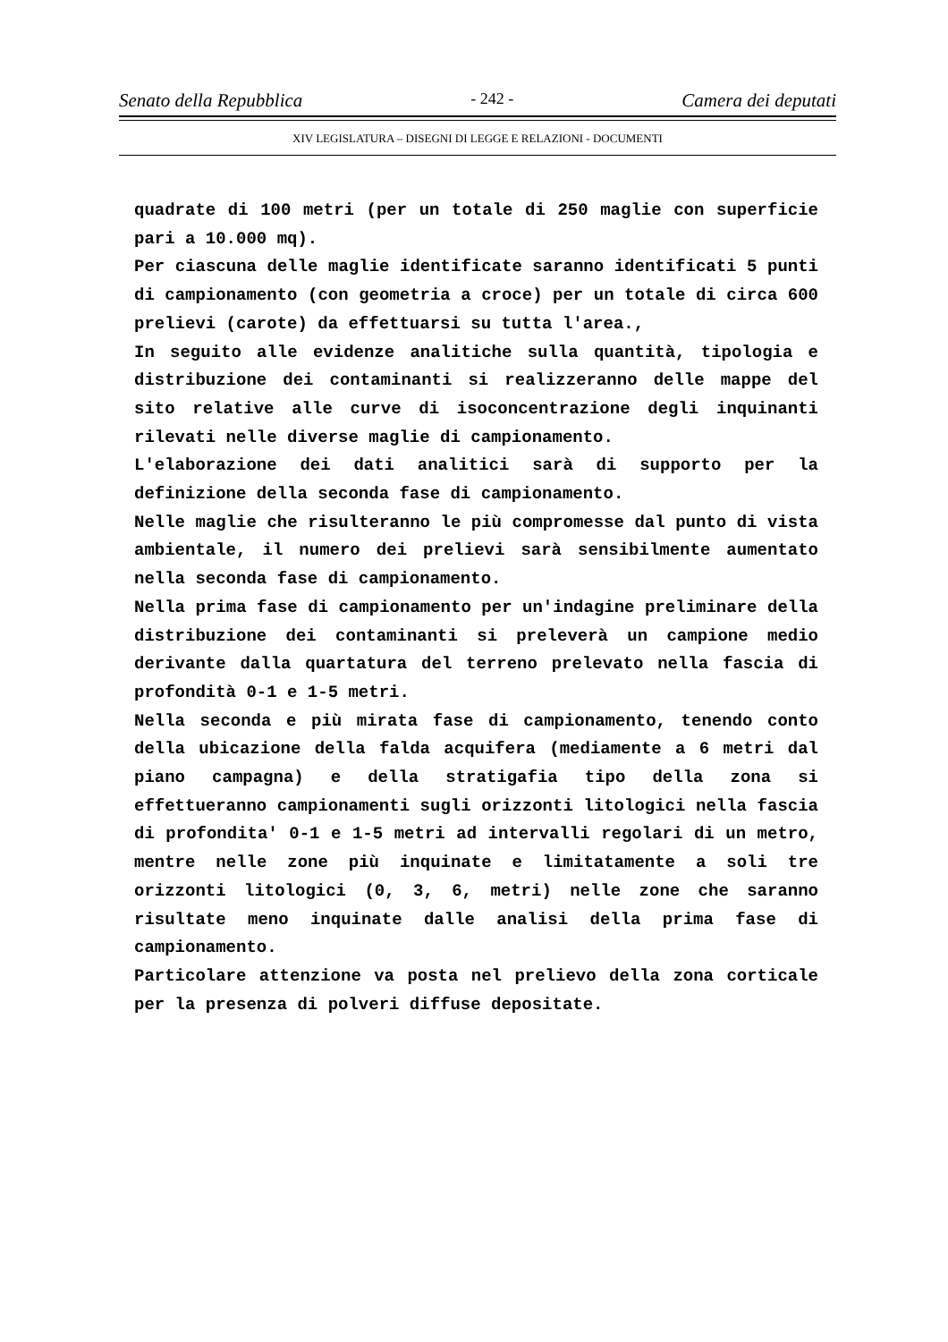Senato della Repubblica - 242 - Camera dei deputati
XIV LEGISLATURA – DISEGNI DI LEGGE E RELAZIONI - DOCUMENTI
quadrate di 100 metri (per un totale di 250 maglie con superficie pari a 10.000 mq).
Per ciascuna delle maglie identificate saranno identificati 5 punti di campionamento (con geometria a croce) per un totale di circa 600 prelievi (carote) da effettuarsi su tutta l'area.,
In seguito alle evidenze analitiche sulla quantità, tipologia e distribuzione dei contaminanti si realizzeranno delle mappe del sito relative alle curve di isoconcentrazione degli inquinanti rilevati nelle diverse maglie di campionamento.
L'elaborazione dei dati analitici sarà di supporto per la definizione della seconda fase di campionamento.
Nelle maglie che risulteranno le più compromesse dal punto di vista ambientale, il numero dei prelievi sarà sensibilmente aumentato nella seconda fase di campionamento.
Nella prima fase di campionamento per un'indagine preliminare della distribuzione dei contaminanti si preleverà un campione medio derivante dalla quartatura del terreno prelevato nella fascia di profondità 0-1 e 1-5 metri.
Nella seconda e più mirata fase di campionamento, tenendo conto della ubicazione della falda acquifera (mediamente a 6 metri dal piano campagna) e della stratigafia tipo della zona si effettueranno campionamenti sugli orizzonti litologici nella fascia di profondita' 0-1 e 1-5 metri ad intervalli regolari di un metro, mentre nelle zone più inquinate e limitatamente a soli tre orizzonti litologici (0, 3, 6, metri) nelle zone che saranno risultate meno inquinate dalle analisi della prima fase di campionamento.
Particolare attenzione va posta nel prelievo della zona corticale per la presenza di polveri diffuse depositate.